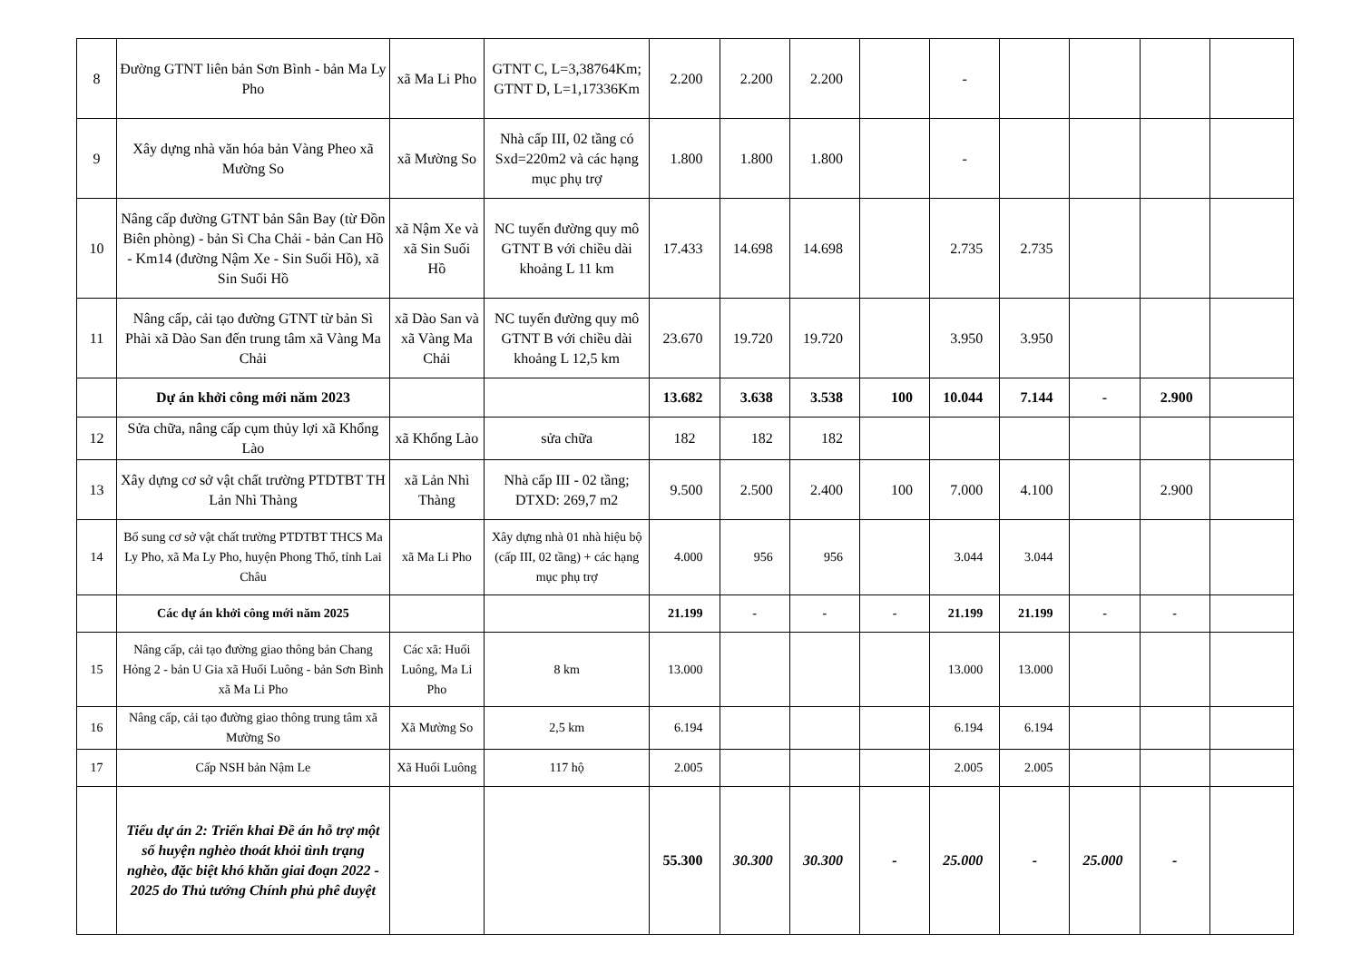| 8 | Đường GTNT liên bản Sơn Bình - bản Ma Ly Pho | xã Ma Li Pho | GTNT C, L=3,38764Km; GTNT D, L=1,17336Km | 2.200 | 2.200 | 2.200 | | - | | | | |
| 9 | Xây dựng nhà văn hóa bản Vàng Pheo xã Mường So | xã Mường So | Nhà cấp III, 02 tầng có Sxd=220m2 và các hạng mục phụ trợ | 1.800 | 1.800 | 1.800 | | - | | | | |
| 10 | Nâng cấp đường GTNT bản Sân Bay (từ Đồn Biên phòng) - bản Sì Cha Chải - bản Can Hồ - Km14 (đường Nậm Xe - Sin Suối Hồ), xã Sin Suối Hồ | xã Nậm Xe và xã Sin Suối Hồ | NC tuyến đường quy mô GTNT B với chiều dài khoảng L 11 km | 17.433 | 14.698 | 14.698 | | 2.735 | 2.735 | | | |
| 11 | Nâng cấp, cải tạo đường GTNT từ bản Sì Phài xã Dào San đến trung tâm xã Vàng Ma Chải | xã Dào San và xã Vàng Ma Chải | NC tuyến đường quy mô GTNT B với chiều dài khoảng L 12,5 km | 23.670 | 19.720 | 19.720 | | 3.950 | 3.950 | | | |
| | Dự án khởi công mới năm 2023 | | | 13.682 | 3.638 | 3.538 | 100 | 10.044 | 7.144 | - | 2.900 | |
| 12 | Sửa chữa, nâng cấp cụm thủy lợi xã Khổng Lào | xã Khổng Lào | sửa chữa | 182 | 182 | 182 | | | | | | |
| 13 | Xây dựng cơ sở vật chất trường PTDTBT TH Lản Nhì Thàng | xã Lản Nhì Thàng | Nhà cấp III - 02 tầng; DTXD: 269,7 m2 | 9.500 | 2.500 | 2.400 | 100 | 7.000 | 4.100 | | 2.900 | |
| 14 | Bổ sung cơ sở vật chất trường PTDTBT THCS Ma Ly Pho, xã Ma Ly Pho, huyện Phong Thổ, tỉnh Lai Châu | xã Ma Li Pho | Xây dựng nhà 01 nhà hiệu bộ (cấp III, 02 tầng) + các hạng mục phụ trợ | 4.000 | 956 | 956 | | 3.044 | 3.044 | | | |
| | Các dự án khởi công mới năm 2025 | | | 21.199 | - | - | - | 21.199 | 21.199 | - | - | |
| 15 | Nâng cấp, cải tạo đường giao thông bản Chang Hỏng 2 - bản U Gia xã Huổi Luông - bản Sơn Bình xã Ma Li Pho | Các xã: Huổi Luông, Ma Li Pho | 8 km | 13.000 | | | | 13.000 | 13.000 | | | |
| 16 | Nâng cấp, cải tạo đường giao thông trung tâm xã Mường So | Xã Mường So | 2,5 km | 6.194 | | | | 6.194 | 6.194 | | | |
| 17 | Cấp NSH bản Nậm Le | Xã Huổi Luông | 117 hộ | 2.005 | | | | 2.005 | 2.005 | | | |
| | Tiểu dự án 2: Triển khai Đề án hỗ trợ một số huyện nghèo thoát khỏi tình trạng nghèo, đặc biệt khó khăn giai đoạn 2022 - 2025 do Thủ tướng Chính phủ phê duyệt | | | 55.300 | 30.300 | 30.300 | - | 25.000 | - | 25.000 | - | |